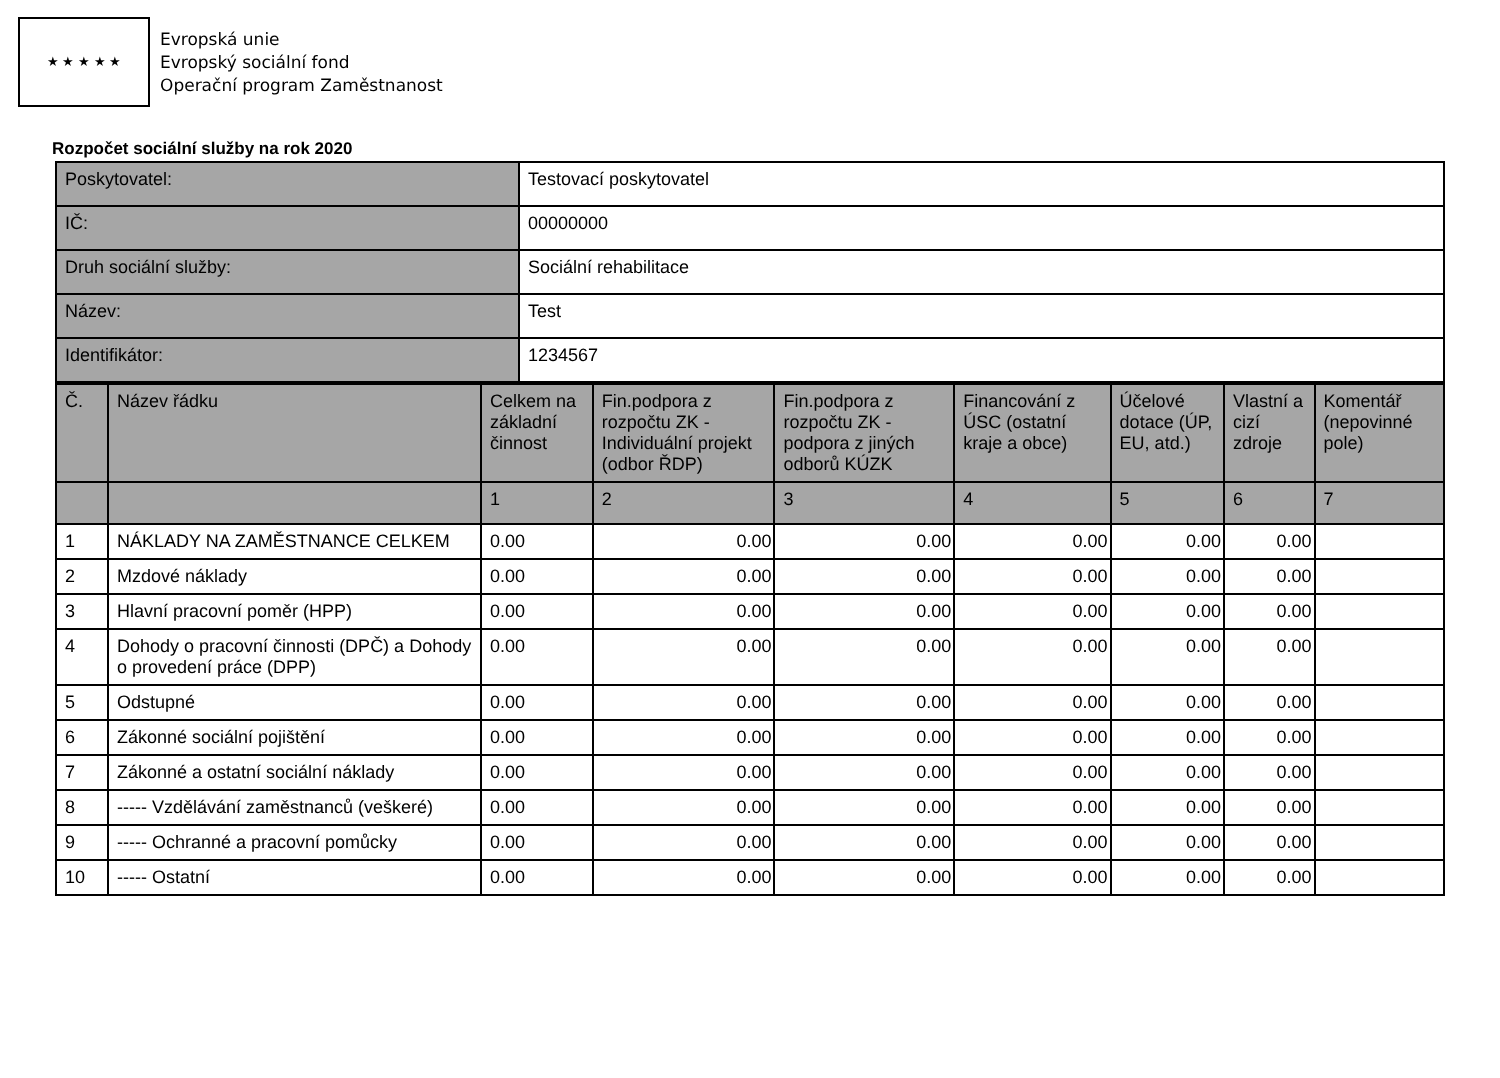★ ★ ★ ★ ★
Evropská unie
Evropský sociální fond
Operační program Zaměstnanost
Rozpočet sociální služby na rok 2020
| Poskytovatel: | Testovací poskytovatel |
| IČ: | 00000000 |
| Druh sociální služby: | Sociální rehabilitace |
| Název: | Test |
| Identifikátor: | 1234567 |
| Č. | Název řádku | Celkem na základní činnost | Fin.podpora z rozpočtu ZK - Individuální projekt (odbor ŘDP) | Fin.podpora z rozpočtu ZK - podpora z jiných odborů KÚZK | Financování z ÚSC (ostatní kraje a obce) | Účelové dotace (ÚP, EU, atd.) | Vlastní a cizí zdroje | Komentář (nepovinné pole) |
| --- | --- | --- | --- | --- | --- | --- | --- | --- |
| | | 1 | 2 | 3 | 4 | 5 | 6 | 7 |
| 1 | NÁKLADY NA ZAMĚSTNANCE CELKEM | 0.00 | 0.00 | 0.00 | 0.00 | 0.00 | 0.00 | |
| 2 | Mzdové náklady | 0.00 | 0.00 | 0.00 | 0.00 | 0.00 | 0.00 | |
| 3 | Hlavní pracovní poměr (HPP) | 0.00 | 0.00 | 0.00 | 0.00 | 0.00 | 0.00 | |
| 4 | Dohody o pracovní činnosti (DPČ) a Dohody o provedení práce (DPP) | 0.00 | 0.00 | 0.00 | 0.00 | 0.00 | 0.00 | |
| 5 | Odstupné | 0.00 | 0.00 | 0.00 | 0.00 | 0.00 | 0.00 | |
| 6 | Zákonné sociální pojištění | 0.00 | 0.00 | 0.00 | 0.00 | 0.00 | 0.00 | |
| 7 | Zákonné a ostatní sociální náklady | 0.00 | 0.00 | 0.00 | 0.00 | 0.00 | 0.00 | |
| 8 | ----- Vzdělávání zaměstnanců (veškeré) | 0.00 | 0.00 | 0.00 | 0.00 | 0.00 | 0.00 | |
| 9 | ----- Ochranné a pracovní pomůcky | 0.00 | 0.00 | 0.00 | 0.00 | 0.00 | 0.00 | |
| 10 | ----- Ostatní | 0.00 | 0.00 | 0.00 | 0.00 | 0.00 | 0.00 | |